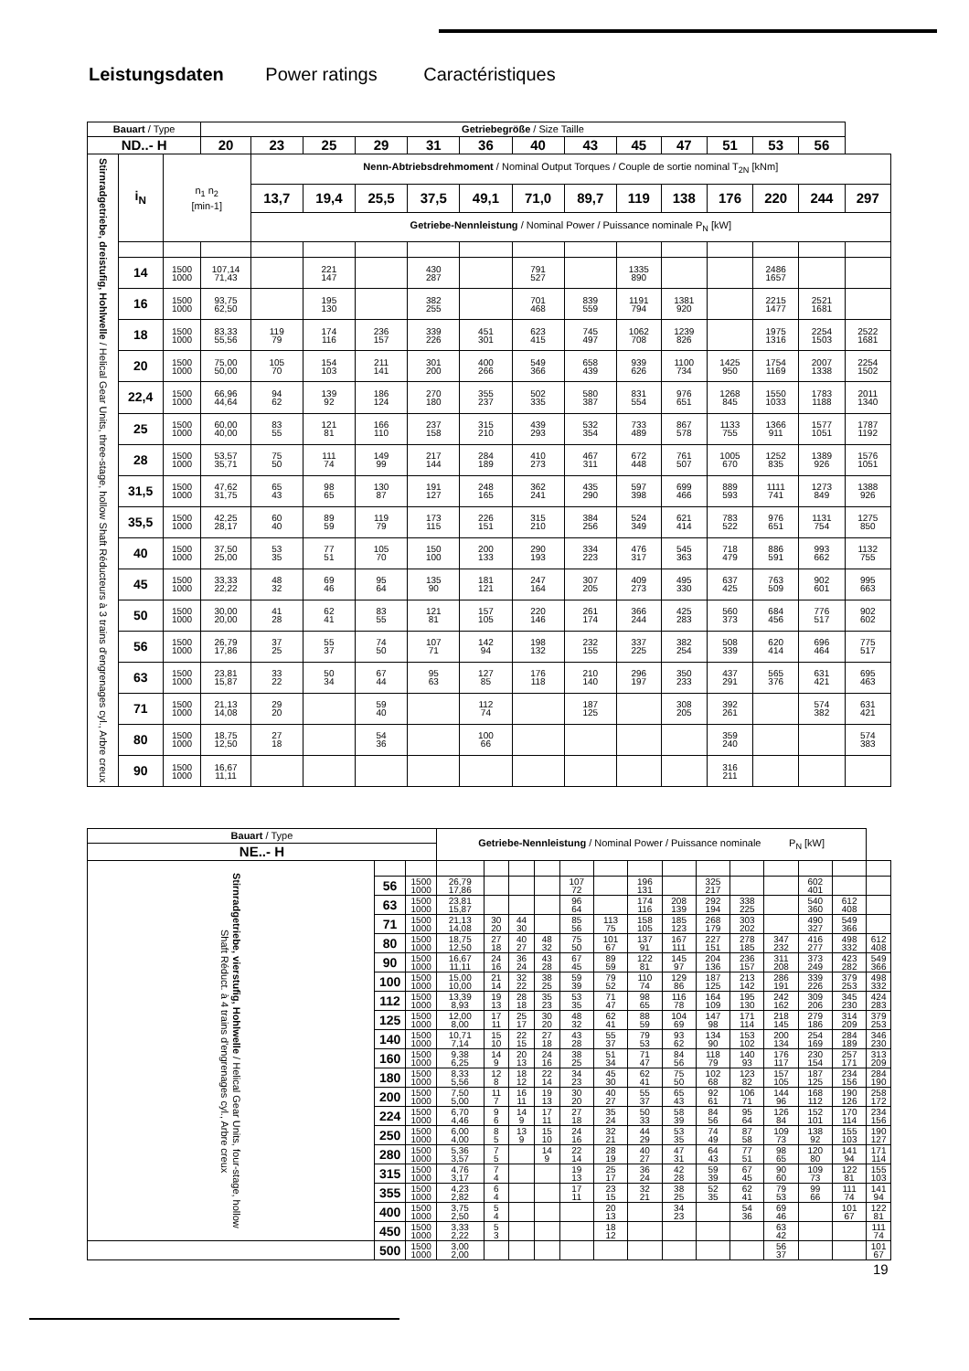Leistungsdaten Power ratings Caractéristiques
| Bauart / Type | | | Getriebegröße / Size Taille | | | | | | | | | | | | | |
| --- | --- | --- | --- | --- | --- | --- | --- | --- | --- | --- | --- | --- | --- | --- | --- | --- |
| ND..- H | | | 20 | 23 | 25 | 29 | 31 | 36 | 40 | 43 | 45 | 47 | 51 | 53 | 56 | |
| Stirnradgetriebe, dreistufig, Hohlwelle / Helical Gear Units, three-stage, hollow Shaft Réducteurs à 3 trains d'engrenages cyl., Arbre creux | i<sub>N</sub> | n<sub>1</sub> n<sub>2</sub> [min-1] | | Nenn-Abtriebsdrehmoment / Nominal Output Torques / Couple de sortie nominal T<sub>2N</sub> [kNm] | | | | | | | | | | | | |
| | | | | 13,7 | 19,4 | 25,5 | 37,5 | 49,1 | 71,0 | 89,7 | 119 | 138 | 176 | 220 | 244 | 297 |
| | | | | Getriebe-Nennleistung / Nominal Power / Puissance nominale P<sub>N</sub> [kW] | | | | | | | | | | | | |
| | 14 | 1500 1000 | 107,14 71,43 | | 221 147 | | 430 287 | | 791 527 | | 1335 890 | | | 2486 1657 | | |
| | 16 | 1500 1000 | 93,75 62,50 | | 195 130 | | 382 255 | | 701 468 | 839 559 | 1191 794 | 1381 920 | | 2215 1477 | 2521 1681 | |
| | 18 | 1500 1000 | 83,33 55,56 | 119 79 | 174 116 | 236 157 | 339 226 | 451 301 | 623 415 | 745 497 | 1062 708 | 1239 826 | | 1975 1316 | 2254 1503 | 2522 1681 |
| | 20 | 1500 1000 | 75,00 50,00 | 105 70 | 154 103 | 211 141 | 301 200 | 400 266 | 549 366 | 658 439 | 939 626 | 1100 734 | 1425 950 | 1754 1169 | 2007 1338 | 2254 1502 |
| | 22,4 | 1500 1000 | 66,96 44,64 | 94 62 | 139 92 | 186 124 | 270 180 | 355 237 | 502 335 | 580 387 | 831 554 | 976 651 | 1268 845 | 1550 1033 | 1783 1188 | 2011 1340 |
| | 25 | 1500 1000 | 60,00 40,00 | 83 55 | 121 81 | 166 110 | 237 158 | 315 210 | 439 293 | 532 354 | 733 489 | 867 578 | 1133 755 | 1366 911 | 1577 1051 | 1787 1192 |
| | 28 | 1500 1000 | 53,57 35,71 | 75 50 | 111 74 | 149 99 | 217 144 | 284 189 | 410 273 | 467 311 | 672 448 | 761 507 | 1005 670 | 1252 835 | 1389 926 | 1576 1051 |
| | 31,5 | 1500 1000 | 47,62 31,75 | 65 43 | 98 65 | 130 87 | 191 127 | 248 165 | 362 241 | 435 290 | 597 398 | 699 466 | 889 593 | 1111 741 | 1273 849 | 1388 926 |
| | 35,5 | 1500 1000 | 42,25 28,17 | 60 40 | 89 59 | 119 79 | 173 115 | 226 151 | 315 210 | 384 256 | 524 349 | 621 414 | 783 522 | 976 651 | 1131 754 | 1275 850 |
| | 40 | 1500 1000 | 37,50 25,00 | 53 35 | 77 51 | 105 70 | 150 100 | 200 133 | 290 193 | 334 223 | 476 317 | 545 363 | 718 479 | 886 591 | 993 662 | 1132 755 |
| | 45 | 1500 1000 | 33,33 22,22 | 48 32 | 69 46 | 95 64 | 135 90 | 181 121 | 247 164 | 307 205 | 409 273 | 495 330 | 637 425 | 763 509 | 902 601 | 995 663 |
| | 50 | 1500 1000 | 30,00 20,00 | 41 28 | 62 41 | 83 55 | 121 81 | 157 105 | 220 146 | 261 174 | 366 244 | 425 283 | 560 373 | 684 456 | 776 517 | 902 602 |
| | 56 | 1500 1000 | 26,79 17,86 | 37 25 | 55 37 | 74 50 | 107 71 | 142 94 | 198 132 | 232 155 | 337 225 | 382 254 | 508 339 | 620 414 | 696 464 | 775 517 |
| | 63 | 1500 1000 | 23,81 15,87 | 33 22 | 50 34 | 67 44 | 95 63 | 127 85 | 176 118 | 210 140 | 296 197 | 350 233 | 437 291 | 565 376 | 631 421 | 695 463 |
| | 71 | 1500 1000 | 21,13 14,08 | 29 20 | | 59 40 | | 112 74 | | 187 125 | | 308 205 | 392 261 | | 574 382 | 631 421 |
| | 80 | 1500 1000 | 18,75 12,50 | 27 18 | | 54 36 | | 100 66 | | | | | 359 240 | | | 574 383 |
| | 90 | 1500 1000 | 16,67 11,11 | | | | | | | | | | 316 211 | | | |
| Bauart / Type | | | Getriebe-Nennleistung / Nominal Power / Puissance nominale P<sub>N</sub> [kW] | | | | | | | | | | | | | |
| --- | --- | --- | --- | --- | --- | --- | --- | --- | --- | --- | --- | --- | --- | --- | --- | --- |
| NE..- H | | | | | | | | | | | | | | | | |
| Stirnradgetriebe, vierstufig, Hohlwelle / Helical Gear Units, four-stage, hollow Shaft Réduct. à 4 trains d'engrenages cyl., Arbre creux | | | | | | | | | | | | | | | | |
| | 56 | 1500 1000 | 26,79 17,86 | | | | 107 72 | | 196 131 | | 325 217 | | | 602 401 | | |
| | 63 | 1500 1000 | 23,81 15,87 | | | | 96 64 | | 174 116 | 208 139 | 292 194 | 338 225 | | 540 360 | 612 408 | |
| | 71 | 1500 1000 | 21,13 14,08 | 30 20 | 44 30 | | 85 56 | 113 75 | 158 105 | 185 123 | 268 179 | 303 202 | | 490 327 | 549 366 | |
| | 80 | 1500 1000 | 18,75 12,50 | 27 18 | 40 27 | 48 32 | 75 50 | 101 67 | 137 91 | 167 111 | 227 151 | 278 185 | 347 232 | 416 277 | 498 332 | 612 408 |
| | 90 | 1500 1000 | 16,67 11,11 | 24 16 | 36 24 | 43 28 | 67 45 | 89 59 | 122 81 | 145 97 | 204 136 | 236 157 | 311 208 | 373 249 | 423 282 | 549 366 |
| | 100 | 1500 1000 | 15,00 10,00 | 21 14 | 32 22 | 38 25 | 59 39 | 79 52 | 110 74 | 129 86 | 187 125 | 213 142 | 286 191 | 339 226 | 379 253 | 498 332 |
| | 112 | 1500 1000 | 13,39 8,93 | 19 13 | 28 18 | 35 23 | 53 35 | 71 47 | 98 65 | 116 78 | 164 109 | 195 130 | 242 162 | 309 206 | 345 230 | 424 283 |
| | 125 | 1500 1000 | 12,00 8,00 | 17 11 | 25 17 | 30 20 | 48 32 | 62 41 | 88 59 | 104 69 | 147 98 | 171 114 | 218 145 | 279 186 | 314 209 | 379 253 |
| | 140 | 1500 1000 | 10,71 7,14 | 15 10 | 22 15 | 27 18 | 43 28 | 55 37 | 79 53 | 93 62 | 134 90 | 153 102 | 200 134 | 254 169 | 284 189 | 346 230 |
| | 160 | 1500 1000 | 9,38 6,25 | 14 9 | 20 13 | 24 16 | 38 25 | 51 34 | 71 47 | 84 56 | 118 79 | 140 93 | 176 117 | 230 154 | 257 171 | 313 209 |
| | 180 | 1500 1000 | 8,33 5,56 | 12 8 | 18 12 | 22 14 | 34 23 | 45 30 | 62 41 | 75 50 | 102 68 | 123 82 | 157 105 | 187 125 | 234 156 | 284 190 |
| | 200 | 1500 1000 | 7,50 5,00 | 11 7 | 16 11 | 19 13 | 30 20 | 40 27 | 55 37 | 65 43 | 92 61 | 106 71 | 144 96 | 168 112 | 190 126 | 258 172 |
| | 224 | 1500 1000 | 6,70 4,46 | 9 6 | 14 9 | 17 11 | 27 18 | 35 24 | 50 33 | 58 39 | 84 56 | 95 64 | 126 84 | 152 101 | 170 114 | 234 156 |
| | 250 | 1500 1000 | 6,00 4,00 | 8 5 | 13 9 | 15 10 | 24 16 | 32 21 | 44 29 | 53 35 | 74 49 | 87 58 | 109 73 | 138 92 | 155 103 | 190 127 |
| | 280 | 1500 1000 | 5,36 3,57 | 7 5 | | 14 9 | 22 14 | 28 19 | 40 27 | 47 31 | 64 43 | 77 51 | 98 65 | 120 80 | 141 94 | 171 114 |
| | 315 | 1500 1000 | 4,76 3,17 | 7 4 | | | 19 13 | 25 17 | 36 24 | 42 28 | 59 39 | 67 45 | 90 60 | 109 73 | 122 81 | 155 103 |
| | 355 | 1500 1000 | 4,23 2,82 | 6 4 | | | 17 11 | 23 15 | 32 21 | 38 25 | 52 35 | 62 41 | 79 53 | 99 66 | 111 74 | 141 94 |
| | 400 | 1500 1000 | 3,75 2,50 | 5 4 | | | | 20 13 | | 34 23 | | 54 36 | 69 46 | | 101 67 | 122 81 |
| | 450 | 1500 1000 | 3,33 2,22 | 5 3 | | | | 18 12 | | | | | 63 42 | | | 111 74 |
| | 500 | 1500 1000 | 3,00 2,00 | | | | | | | | | | 56 37 | | | 101 67 |
19